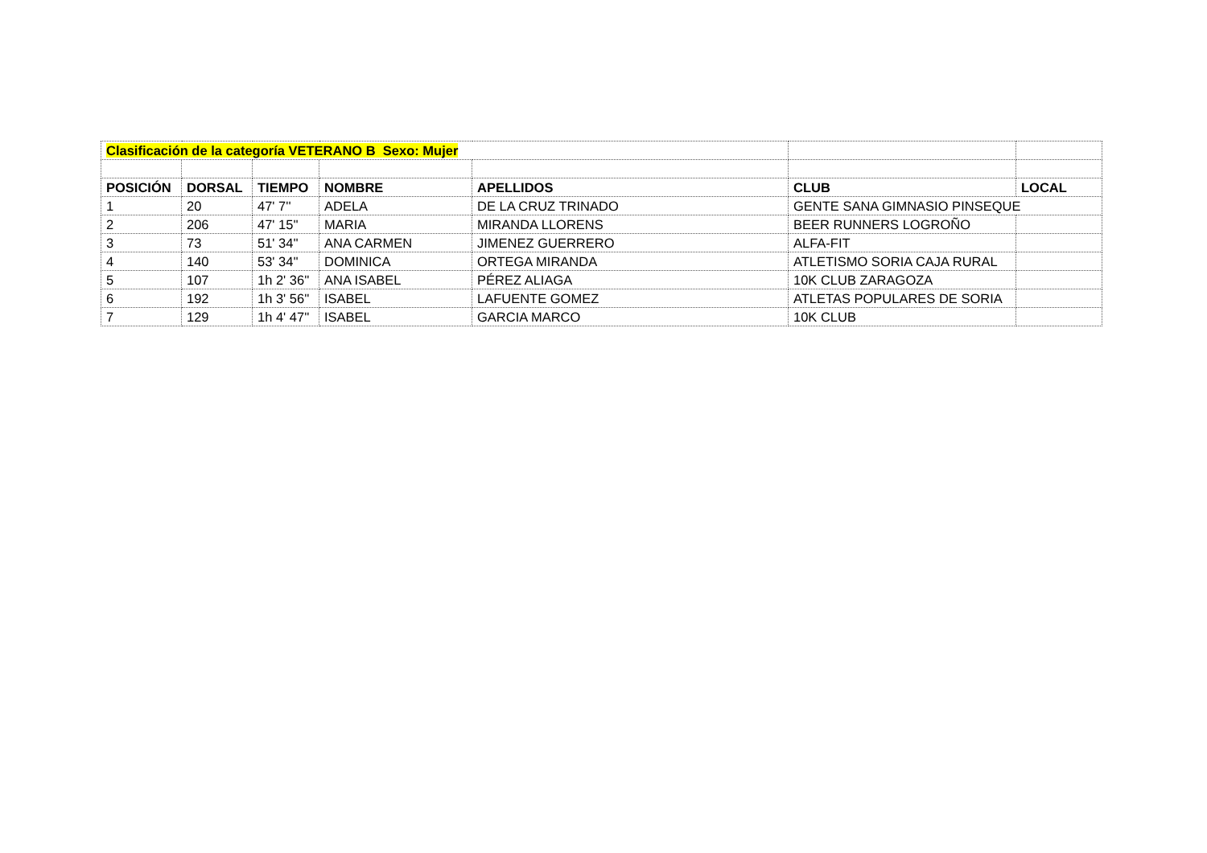| Clasificación de la categoría VETERANO B Sexo: Mujer | | | | | | |
| POSICIÓN | DORSAL | TIEMPO | NOMBRE | APELLIDOS | CLUB | LOCAL |
| 1 | 20 | 47' 7'' | ADELA | DE LA CRUZ TRINADO | GENTE SANA GIMNASIO PINSEQUE | |
| 2 | 206 | 47' 15'' | MARIA | MIRANDA LLORENS | BEER RUNNERS LOGROÑO | |
| 3 | 73 | 51' 34'' | ANA CARMEN | JIMENEZ GUERRERO | ALFA-FIT | |
| 4 | 140 | 53' 34'' | DOMINICA | ORTEGA MIRANDA | ATLETISMO SORIA CAJA RURAL | |
| 5 | 107 | 1h 2' 36'' | ANA ISABEL | PÉREZ ALIAGA | 10K CLUB ZARAGOZA | |
| 6 | 192 | 1h 3' 56'' | ISABEL | LAFUENTE GOMEZ | ATLETAS POPULARES DE SORIA | |
| 7 | 129 | 1h 4' 47'' | ISABEL | GARCIA MARCO | 10K CLUB | |